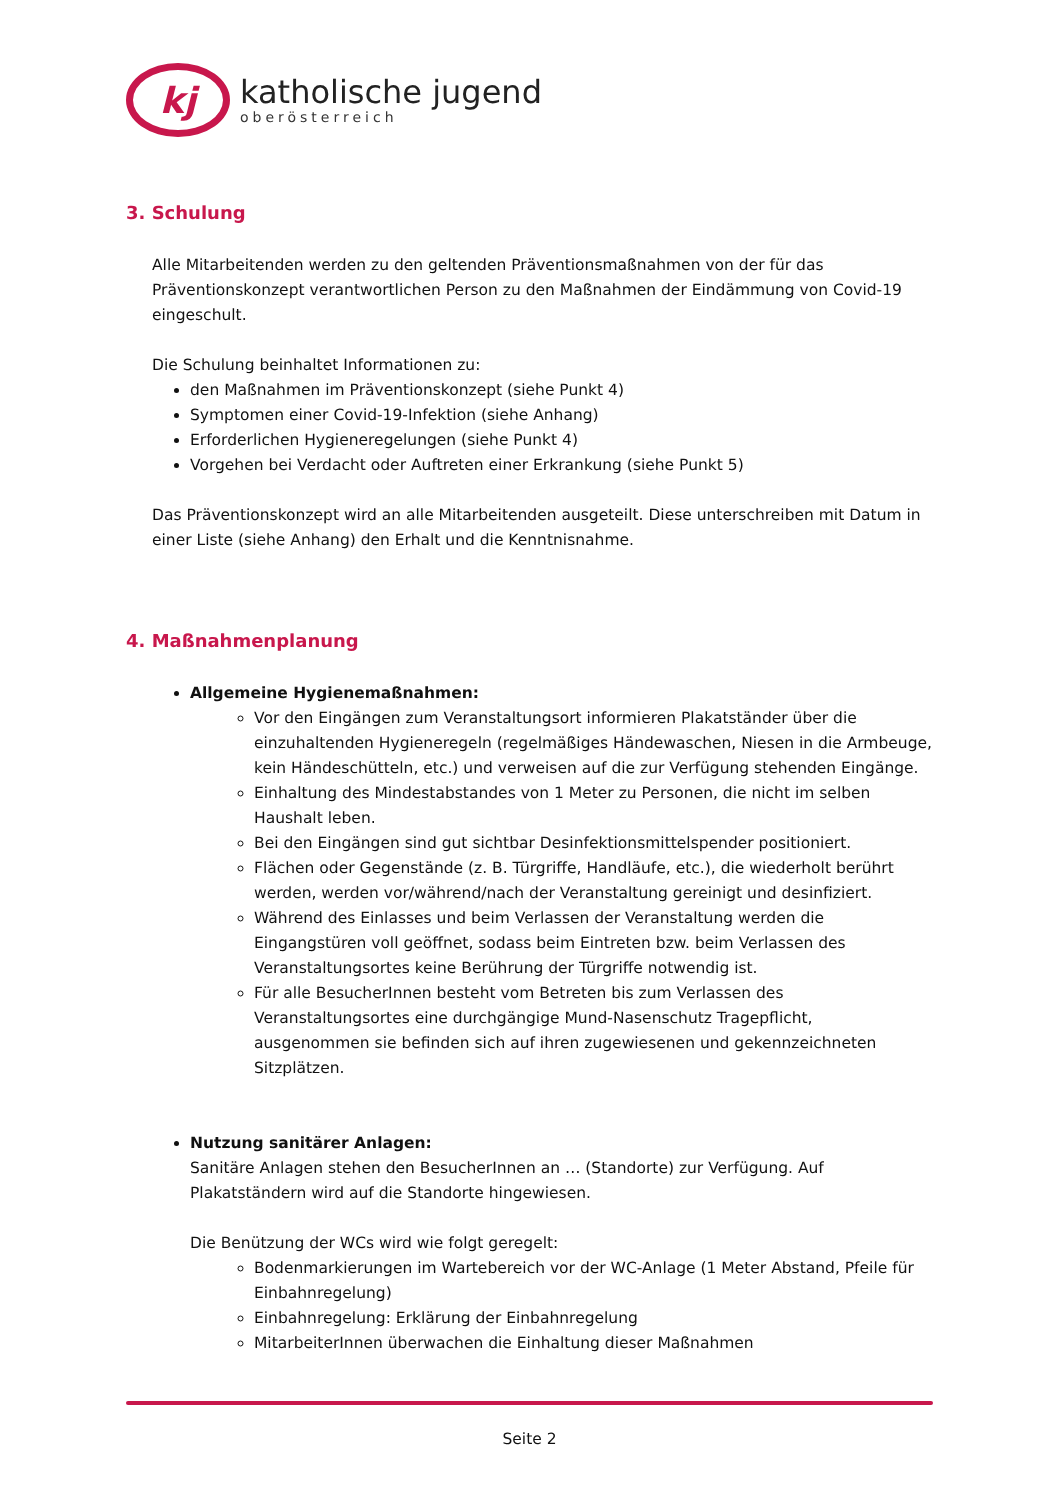kj
katholische jugend
oberösterreich
3. Schulung
Alle Mitarbeitenden werden zu den geltenden Präventionsmaßnahmen von der für das Präventionskonzept verantwortlichen Person zu den Maßnahmen der Eindämmung von Covid-19 eingeschult.
Die Schulung beinhaltet Informationen zu:
den Maßnahmen im Präventionskonzept (siehe Punkt 4)
Symptomen einer Covid-19-Infektion (siehe Anhang)
Erforderlichen Hygieneregelungen (siehe Punkt 4)
Vorgehen bei Verdacht oder Auftreten einer Erkrankung (siehe Punkt 5)
Das Präventionskonzept wird an alle Mitarbeitenden ausgeteilt. Diese unterschreiben mit Datum in einer Liste (siehe Anhang) den Erhalt und die Kenntnisnahme.
4. Maßnahmenplanung
Allgemeine Hygienemaßnahmen:
Vor den Eingängen zum Veranstaltungsort informieren Plakatständer über die einzuhaltenden Hygieneregeln (regelmäßiges Händewaschen, Niesen in die Armbeuge, kein Händeschütteln, etc.) und verweisen auf die zur Verfügung stehenden Eingänge.
Einhaltung des Mindestabstandes von 1 Meter zu Personen, die nicht im selben Haushalt leben.
Bei den Eingängen sind gut sichtbar Desinfektionsmittelspender positioniert.
Flächen oder Gegenstände (z. B. Türgriffe, Handläufe, etc.), die wiederholt berührt werden, werden vor/während/nach der Veranstaltung gereinigt und desinfiziert.
Während des Einlasses und beim Verlassen der Veranstaltung werden die Eingangstüren voll geöffnet, sodass beim Eintreten bzw. beim Verlassen des Veranstaltungsortes keine Berührung der Türgriffe notwendig ist.
Für alle BesucherInnen besteht vom Betreten bis zum Verlassen des Veranstaltungsortes eine durchgängige Mund-Nasenschutz Tragepflicht, ausgenommen sie befinden sich auf ihren zugewiesenen und gekennzeichneten Sitzplätzen.
Nutzung sanitärer Anlagen:
Sanitäre Anlagen stehen den BesucherInnen an … (Standorte) zur Verfügung. Auf Plakatständern wird auf die Standorte hingewiesen.
Die Benützung der WCs wird wie folgt geregelt:
Bodenmarkierungen im Wartebereich vor der WC-Anlage (1 Meter Abstand, Pfeile für Einbahnregelung)
Einbahnregelung: Erklärung der Einbahnregelung
MitarbeiterInnen überwachen die Einhaltung dieser Maßnahmen
Seite 2